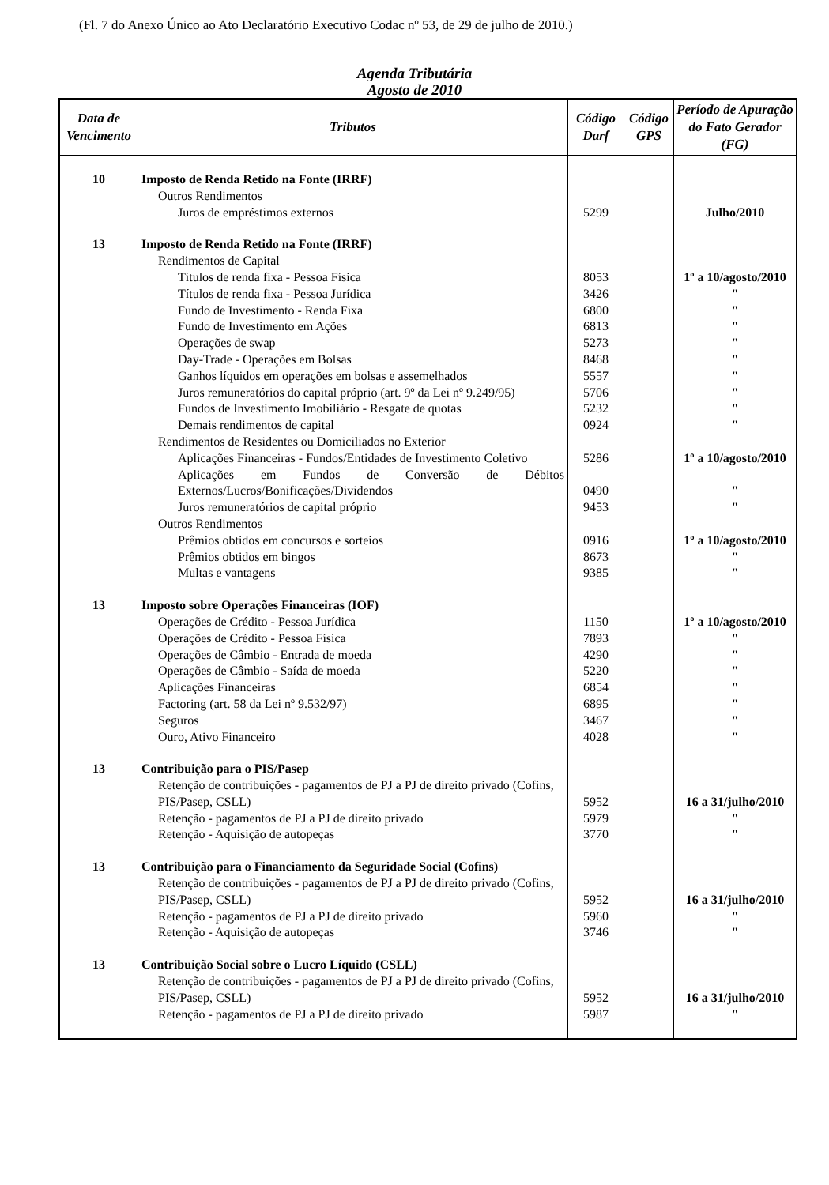(Fl. 7 do Anexo Único ao Ato Declaratório Executivo Codac nº 53, de 29 de julho de 2010.)
Agenda Tributária
Agosto de 2010
| Data de Vencimento | Tributos | Código Darf | Código GPS | Período de Apuração do Fato Gerador (FG) |
| --- | --- | --- | --- | --- |
| 10 | Imposto de Renda Retido na Fonte (IRRF) | | | |
| | Outros Rendimentos | | | |
| | Juros de empréstimos externos | 5299 | | Julho/2010 |
| 13 | Imposto de Renda Retido na Fonte (IRRF) | | | |
| | Rendimentos de Capital | | | |
| | Títulos de renda fixa - Pessoa Física | 8053 | | 1º a 10/agosto/2010 |
| | Títulos de renda fixa - Pessoa Jurídica | 3426 | | " |
| | Fundo de Investimento - Renda Fixa | 6800 | | " |
| | Fundo de Investimento em Ações | 6813 | | " |
| | Operações de swap | 5273 | | " |
| | Day-Trade - Operações em Bolsas | 8468 | | " |
| | Ganhos líquidos em operações em bolsas e assemelhados | 5557 | | " |
| | Juros remuneratórios do capital próprio (art. 9º da Lei nº 9.249/95) | 5706 | | " |
| | Fundos de Investimento Imobiliário - Resgate de quotas | 5232 | | " |
| | Demais rendimentos de capital | 0924 | | " |
| | Rendimentos de Residentes ou Domiciliados no Exterior | | | |
| | Aplicações Financeiras - Fundos/Entidades de Investimento Coletivo | 5286 | | 1º a 10/agosto/2010 |
| | Aplicações em Fundos de Conversão de Débitos Externos/Lucros/Bonificações/Dividendos | 0490 | | " |
| | Juros remuneratórios de capital próprio | 9453 | | " |
| | Outros Rendimentos | | | |
| | Prêmios obtidos em concursos e sorteios | 0916 | | 1º a 10/agosto/2010 |
| | Prêmios obtidos em bingos | 8673 | | " |
| | Multas e vantagens | 9385 | | " |
| 13 | Imposto sobre Operações Financeiras (IOF) | | | |
| | Operações de Crédito - Pessoa Jurídica | 1150 | | 1º a 10/agosto/2010 |
| | Operações de Crédito - Pessoa Física | 7893 | | " |
| | Operações de Câmbio - Entrada de moeda | 4290 | | " |
| | Operações de Câmbio - Saída de moeda | 5220 | | " |
| | Aplicações Financeiras | 6854 | | " |
| | Factoring (art. 58 da Lei nº 9.532/97) | 6895 | | " |
| | Seguros | 3467 | | " |
| | Ouro, Ativo Financeiro | 4028 | | " |
| 13 | Contribuição para o PIS/Pasep | | | |
| | Retenção de contribuições - pagamentos de PJ a PJ de direito privado (Cofins, PIS/Pasep, CSLL) | 5952 | | 16 a 31/julho/2010 |
| | Retenção - pagamentos de PJ a PJ de direito privado | 5979 | | " |
| | Retenção - Aquisição de autopeças | 3770 | | " |
| 13 | Contribuição para o Financiamento da Seguridade Social (Cofins) | | | |
| | Retenção de contribuições - pagamentos de PJ a PJ de direito privado (Cofins, PIS/Pasep, CSLL) | 5952 | | 16 a 31/julho/2010 |
| | Retenção - pagamentos de PJ a PJ de direito privado | 5960 | | " |
| | Retenção - Aquisição de autopeças | 3746 | | " |
| 13 | Contribuição Social sobre o Lucro Líquido (CSLL) | | | |
| | Retenção de contribuições - pagamentos de PJ a PJ de direito privado (Cofins, PIS/Pasep, CSLL) | 5952 | | 16 a 31/julho/2010 |
| | Retenção - pagamentos de PJ a PJ de direito privado | 5987 | | " |